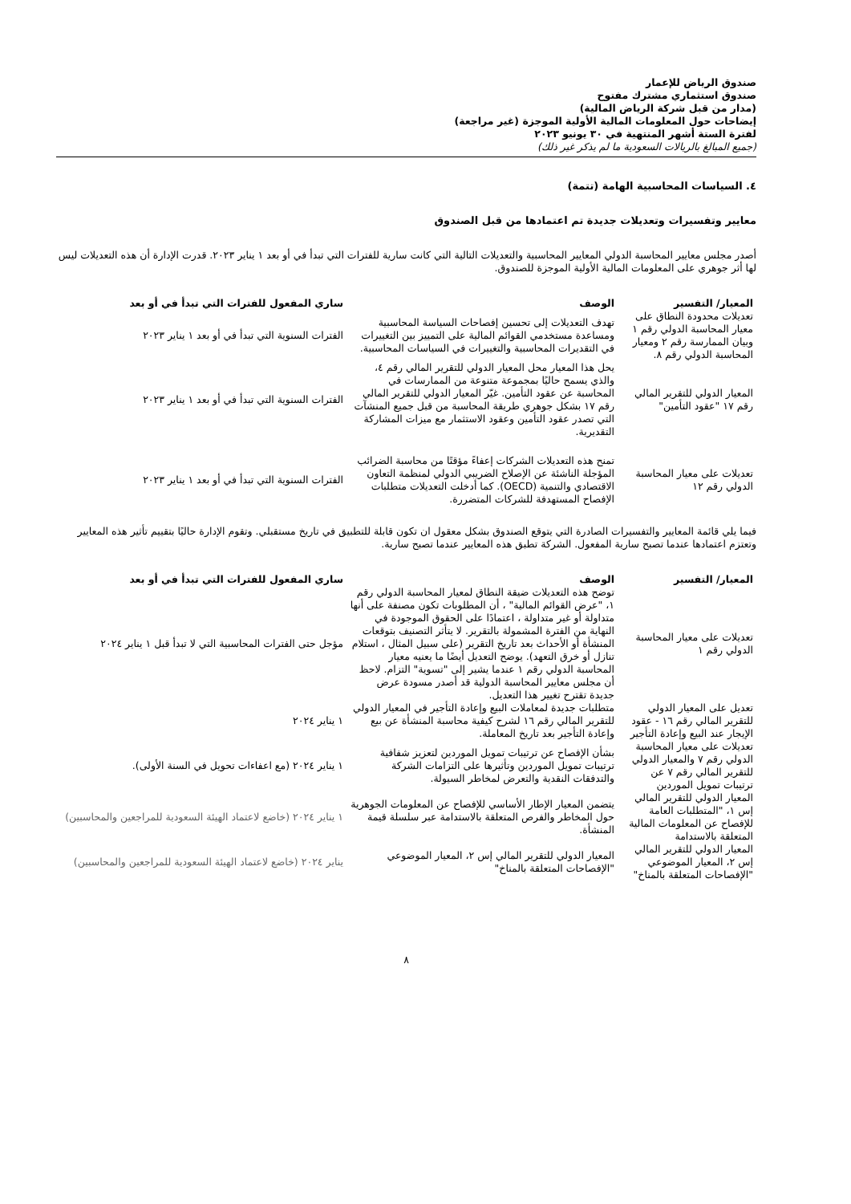صندوق الرياض للإعمار
صندوق استثماري مشترك مفتوح
(مدار من قبل شركة الرياض المالية)
إيضاحات حول المعلومات المالية الأولية الموجزة (غير مراجعة)
لفترة الستة أشهر المنتهية في ٣٠ يونيو ٢٠٢٣
(جميع المبالغ بالريالات السعودية ما لم يذكر غير ذلك)
٤. السياسات المحاسبية الهامة (تتمة)
معايير وتفسيرات وتعديلات جديدة تم اعتمادها من قبل الصندوق
أصدر مجلس معايير المحاسبة الدولي المعايير المحاسبية والتعديلات التالية التي كانت سارية للفترات التي تبدأ في أو بعد ١ يناير ٢٠٢٣. قدرت الإدارة أن هذه التعديلات ليس لها أثر جوهري على المعلومات المالية الأولية الموجزة للصندوق.
| المعيار/ التفسير | الوصف | ساري المفعول للفترات التي تبدأ في أو بعد |
| --- | --- | --- |
| تعديلات محدودة النطاق على معيار المحاسبة الدولي رقم ١ وبيان الممارسة رقم ٢ ومعيار المحاسبة الدولي رقم ٨. | تهدف التعديلات إلى تحسين إفصاحات السياسة المحاسبية ومساعدة مستخدمي القوائم المالية على التمييز بين التغييرات في التقديرات المحاسبية والتغييرات في السياسات المحاسبية. | الفترات السنوية التي تبدأ في أو بعد ١ يناير ٢٠٢٣ |
| المعيار الدولي للتقرير المالي رقم ١٧ "عقود التأمين" | يحل هذا المعيار محل المعيار الدولي للتقرير المالي رقم ٤، والذي يسمح حاليًا بمجموعة متنوعة من الممارسات في المحاسبة عن عقود التأمين. غيّر المعيار الدولي للتقرير المالي رقم ١٧ بشكل جوهري طريقة المحاسبة من قبل جميع المنشآت التي تصدر عقود التأمين وعقود الاستثمار مع ميزات المشاركة التقديرية. | الفترات السنوية التي تبدأ في أو بعد ١ يناير ٢٠٢٣ |
| تعديلات على معيار المحاسبة الدولي رقم ١٢ | تمنح هذه التعديلات الشركات إعفاءً مؤقتًا من محاسبة الضرائب المؤجلة الناشئة عن الإصلاح الضريبي الدولي لمنظمة التعاون الاقتصادي والتنمية (OECD). كما أدخلت التعديلات متطلبات الإفصاح المستهدفة للشركات المتضررة. | الفترات السنوية التي تبدأ في أو بعد ١ يناير ٢٠٢٣ |
فيما يلي قائمة المعايير والتفسيرات الصادرة التي يتوقع الصندوق بشكل معقول ان تكون قابلة للتطبيق في تاريخ مستقبلي. وتقوم الإدارة حاليًا بتقييم تأثير هذه المعايير وتعتزم اعتمادها عندما تصبح سارية المفعول. الشركة تطبق هذه المعايير عندما تصبح سارية.
| المعيار/ التفسير | الوصف | ساري المفعول للفترات التي تبدأ في أو بعد |
| --- | --- | --- |
| تعديلات على معيار المحاسبة الدولي رقم ١ | توضح هذه التعديلات ضيقة النطاق لمعيار المحاسبة الدولي رقم ١، "عرض القوائم المالية" ، أن المطلوبات تكون مصنفة على أنها متداولة أو غير متداولة ، اعتمادًا على الحقوق الموجودة في النهاية من الفترة المشمولة بالتقرير. لا يتأثر التصنيف بتوقعات المنشأة أو الأحداث بعد تاريخ التقرير (على سبيل المثال ، استلام تنازل أو خرق التعهد). يوضح التعديل أيضًا ما يعنيه معيار المحاسبة الدولي رقم ١ عندما يشير إلى "تسوية" التزام. لاحظ أن مجلس معايير المحاسبة الدولية قد أصدر مسودة عرض جديدة تقترح تغيير هذا التعديل. | مؤجل حتى الفترات المحاسبية التي لا تبدأ قبل ١ يناير ٢٠٢٤ |
| تعديل على المعيار الدولي للتقرير المالي رقم ١٦ - عقود الإيجار عند البيع وإعادة التأجير | متطلبات جديدة لمعاملات البيع وإعادة التأجير في المعيار الدولي للتقرير المالي رقم ١٦ لشرح كيفية محاسبة المنشأة عن بيع وإعادة التأجير بعد تاريخ المعاملة. | ١ يناير ٢٠٢٤ |
| تعديلات على معيار المحاسبة الدولي رقم ٧ والمعيار الدولي للتقرير المالي رقم ٧ عن ترتيبات تمويل الموردين | بشأن الإفصاح عن ترتيبات تمويل الموردين لتعزيز شفافية ترتيبات تمويل الموردين وتأثيرها على التزامات الشركة والتدفقات النقدية والتعرض لمخاطر السيولة. | ١ يناير ٢٠٢٤ (مع اعفاءات تحويل في السنة الأولى). |
| المعيار الدولي للتقرير المالي إس ١، "المتطلبات العامة للإفصاح عن المعلومات المالية المتعلقة بالاستدامة | يتضمن المعيار الإطار الأساسي للإفصاح عن المعلومات الجوهرية حول المخاطر والفرص المتعلقة بالاستدامة عبر سلسلة قيمة المنشأة. | ١ يناير ٢٠٢٤ (خاضع لاعتماد الهيئة السعودية للمراجعين والمحاسبين) |
| المعيار الدولي للتقرير المالي إس ٢، المعيار الموضوعي "الإفصاحات المتعلقة بالمناخ" | المعيار الدولي للتقرير المالي إس ٢، المعيار الموضوعي "الإفصاحات المتعلقة بالمناخ" | يناير ٢٠٢٤ (خاضع لاعتماد الهيئة السعودية للمراجعين والمحاسبين) |
٨